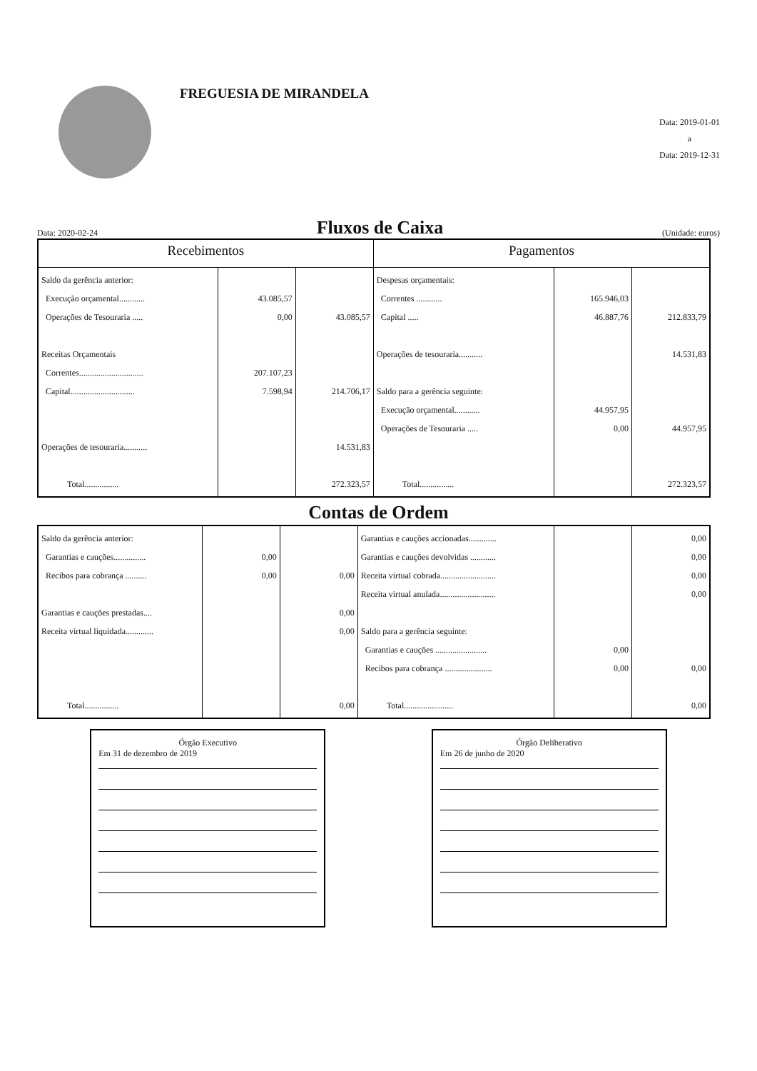FREGUESIA DE MIRANDELA
Data: 2019-01-01
a
Data: 2019-12-31
Data: 2020-02-24
Fluxos de Caixa
(Unidade: euros)
| Recebimentos | | | Pagamentos | | |
| --- | --- | --- | --- | --- | --- |
| Saldo da gerência anterior: Execução orçamental............ Operações de Tesouraria ..... Receitas Orçamentais Correntes.............................. Capital.............................. Operações de tesouraria........... Total................ | 43.085,57 0,00 207.107,23 7.598,94 | 43.085,57 214.706,17 14.531,83 272.323,57 | Despesas orçamentais: Correntes ............ Capital ..... Operações de tesouraria........... Saldo para a gerência seguinte: Execução orçamental............ Operações de Tesouraria ..... Total................ | 165.946,03 46.887,76 44.957,95 0,00 | 212.833,79 14.531,83 44.957,95 272.323,57 |
Contas de Ordem
| Saldo da gerência anterior: Garantias e cauções............... Recibos para cobrança .......... Garantias e cauções prestadas.... Receita virtual liquidada............. Total................ | 0,00 0,00 | 0,00 0,00 0,00 0,00 | Garantias e cauções accionadas............. Garantias e cauções devolvidas ............ Receita virtual cobrada.......................... Receita virtual anulada.......................... Saldo para a gerência seguinte: Garantias e cauções ........................ Recibos para cobrança ...................... Total....................... | 0,00 0,00 | 0,00 0,00 0,00 0,00 0,00 0,00 |
Órgão Executivo
Em 31 de dezembro de 2019
Órgão Deliberativo
Em 26 de junho de 2020